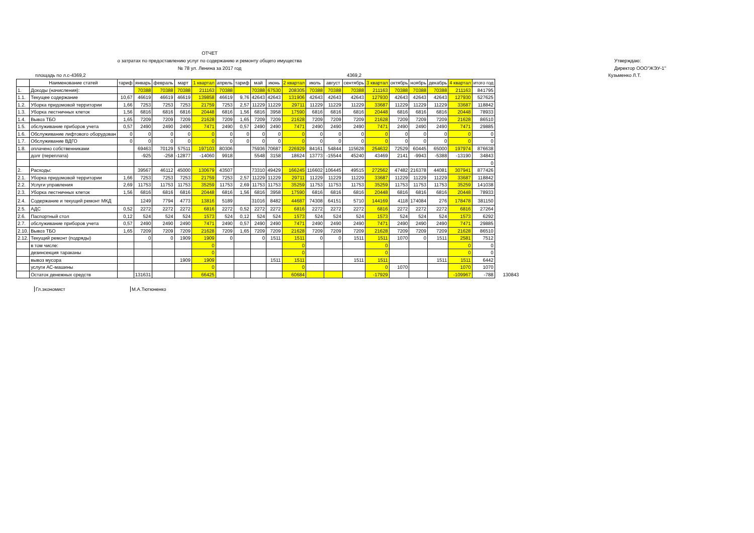ОТЧЕТ
о затратах по предоставлению услуг по содержанию и ремонту общего имущества
№ 78 ул. Ленина за 2017 год
Утверждаю:
Директор ООО"ЖЭУ-1"
площадь по л.с-4369,2 4369,2 Кузьменко Л.Т.
| | Наименование статей | тариф | январь | февраль | март | 1 квартал | апрель | тариф | май | июнь | 2 квартал | июль | август | сентябрь | 3 квартал | октябрь | ноябрь | декабрь | 4 квартал | итого год | |
| --- | --- | --- | --- | --- | --- | --- | --- | --- | --- | --- | --- | --- | --- | --- | --- | --- | --- | --- | --- | --- | --- |
| 1. | Доходы (начисления): | | 70388 | 70388 | 70388 | 211163 | 70388 | | 70388 | 67530 | 208305 | 70388 | 70388 | 70388 | 211163 | 70388 | 70388 | 70388 | 211163 | 841795 | |
| 1.1. | Текущее содержание | 10,67 | 46619 | 46619 | 46619 | 139858 | 46619 | 9,76 | 42643 | 42643 | 131906 | 42643 | 42643 | 42643 | 127930 | 42643 | 42643 | 42643 | 127930 | 527625 | |
| 1.2. | Уборка придомовой территории | 1,66 | 7253 | 7253 | 7253 | 21759 | 7253 | 2,57 | 11229 | 11229 | 29711 | 11229 | 11229 | 11229 | 33687 | 11229 | 11229 | 11229 | 33687 | 118842 | |
| 1.3. | Уборка лестничных клеток | 1,56 | 6816 | 6816 | 6816 | 20448 | 6816 | 1,56 | 6816 | 3958 | 17590 | 6816 | 6816 | 6816 | 20448 | 6816 | 6816 | 6816 | 20448 | 78933 | |
| 1.4. | Вывоз ТБО | 1,65 | 7209 | 7209 | 7209 | 21628 | 7209 | 1,65 | 7209 | 7209 | 21628 | 7209 | 7209 | 7209 | 21628 | 7209 | 7209 | 7209 | 21628 | 86510 | |
| 1.5. | обслуживание приборов учета | 0,57 | 2490 | 2490 | 2490 | 7471 | 2490 | 0,57 | 2490 | 2490 | 7471 | 2490 | 2490 | 2490 | 7471 | 2490 | 2490 | 2490 | 7471 | 29885 | |
| 1.6. | Обслуживание лифтового оборудован | 0 | 0 | 0 | 0 | 0 | 0 | 0 | 0 | 0 | 0 | 0 | 0 | 0 | 0 | 0 | 0 | 0 | 0 | 0 | |
| 1.7. | Обслуживание ВДГО | 0 | 0 | 0 | 0 | 0 | 0 | 0 | 0 | 0 | 0 | 0 | 0 | 0 | 0 | 0 | 0 | 0 | 0 | 0 | |
| 1.8. | оплачено собственниками | | 69463 | 70129 | 57511 | 197103 | 80306 | | 75936 | 70687 | 226929 | 84161 | 54844 | 115628 | 254632 | 72529 | 60445 | 65000 | 197974 | 876638 | |
| | долг (переплата) | | -925 | -258 | -12877 | -14060 | 9918 | | 5548 | 3158 | 18624 | 13773 | -15544 | 45240 | 43469 | 2141 | -9943 | -5388 | -13190 | 34843 | |
| | | | | | | | | | | | | | | | | | | | | 0 | |
| 2. | Расходы: | | 39567 | 46112 | 45000 | 130679 | 43507 | | 73310 | 49429 | 166245 | 116602 | 106445 | 49515 | 272562 | 47482 | 216378 | 44081 | 307941 | 877426 | |
| 2.1. | Уборка придомовой территории | 1,66 | 7253 | 7253 | 7253 | 21759 | 7253 | 2,57 | 11229 | 11229 | 29711 | 11229 | 11229 | 11229 | 33687 | 11229 | 11229 | 11229 | 33687 | 118842 | |
| 2.2. | Услуги управления | 2,69 | 11753 | 11753 | 11753 | 35259 | 11753 | 2,69 | 11753 | 11753 | 35259 | 11753 | 11753 | 11753 | 35259 | 11753 | 11753 | 11753 | 35259 | 141038 | |
| 2.3. | Уборка лестничных клеток | 1,56 | 6816 | 6816 | 6816 | 20448 | 6816 | 1,56 | 6816 | 3958 | 17590 | 6816 | 6816 | 6816 | 20448 | 6816 | 6816 | 6816 | 20448 | 78933 | |
| 2.4. | Содержание и текущий ремонт МКД | | 1249 | 7794 | 4773 | 13816 | 5189 | | 31016 | 8482 | 44687 | 74308 | 64151 | 5710 | 144169 | 4118 | 174084 | 276 | 178478 | 381150 | |
| 2.5. | АДС | 0,52 | 2272 | 2272 | 2272 | 6816 | 2272 | 0,52 | 2272 | 2272 | 6816 | 2272 | 2272 | 2272 | 6816 | 2272 | 2272 | 2272 | 6816 | 27264 | |
| 2.6. | Паспортный стол | 0,12 | 524 | 524 | 524 | 1573 | 524 | 0,12 | 524 | 524 | 1573 | 524 | 524 | 524 | 1573 | 524 | 524 | 524 | 1573 | 6292 | |
| 2.7. | обслуживание приборов учета | 0,57 | 2490 | 2490 | 2490 | 7471 | 2490 | 0,57 | 2490 | 2490 | 7471 | 2490 | 2490 | 2490 | 7471 | 2490 | 2490 | 2490 | 7471 | 29885 | |
| 2.10. | Вывоз ТБО | 1,65 | 7209 | 7209 | 7209 | 21628 | 7209 | 1,65 | 7209 | 7209 | 21628 | 7209 | 7209 | 7209 | 21628 | 7209 | 7209 | 7209 | 21628 | 86510 | |
| 2.12. | Текущий ремонт (подряды) | | 0 | 0 | 1909 | 1909 | 0 | | 0 | 1511 | 1511 | 0 | 0 | 1511 | 1511 | 1070 | 0 | 1511 | 2581 | 7512 | |
| | в том числе: | | | | | 0 | | | | | 0 | | | | 0 | | | | 0 | 0 | |
| | дезинсекция тараканы | | | | | 0 | | | | | 0 | | | | 0 | | | | 0 | 0 | |
| | вывоз мусора | | | | 1909 | 1909 | | | | 1511 | 1511 | | | 1511 | 1511 | | | 1511 | 1511 | 6442 | |
| | услуги АС-машины | | | | | 0 | | | | | 0 | | | | 0 | 1070 | | | 1070 | 1070 | |
| | Остаток денежных средств | | 131631 | | | 66425 | | | | | 60684 | | | | -17929 | | | | -109967 | -788 | 130843 |
Гл.экономист М.А.Тютюненко